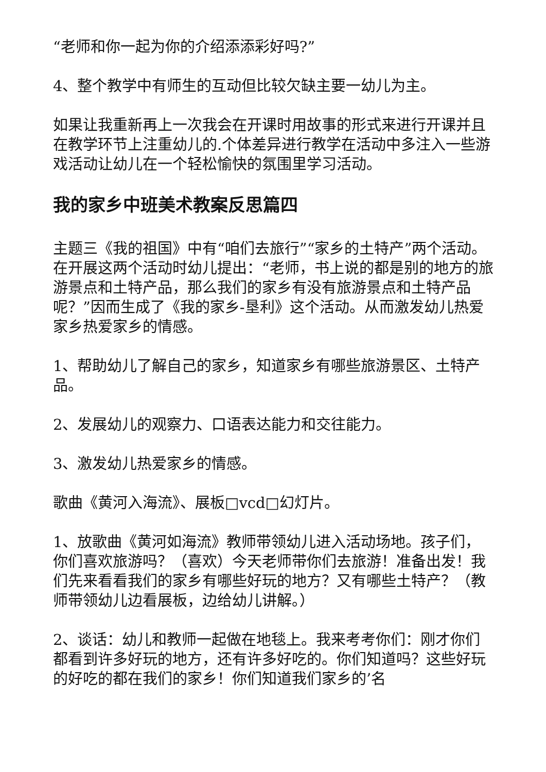“老师和你一起为你的介绍添添彩好吗?”
4、整个教学中有师生的互动但比较欠缺主要一幼儿为主。
如果让我重新再上一次我会在开课时用故事的形式来进行开课并且在教学环节上注重幼儿的.个体差异进行教学在活动中多注入一些游戏活动让幼儿在一个轻松愉快的氛围里学习活动。
我的家乡中班美术教案反思篇四
主题三《我的祖国》中有“咱们去旅行”“家乡的土特产”两个活动。在开展这两个活动时幼儿提出：“老师，书上说的都是别的地方的旅游景点和土特产品，那么我们的家乡有没有旅游景点和土特产品呢？”因而生成了《我的家乡-垦利》这个活动。从而激发幼儿热爱家乡热爱家乡的情感。
1、帮助幼儿了解自己的家乡，知道家乡有哪些旅游景区、土特产品。
2、发展幼儿的观察力、口语表达能力和交往能力。
3、激发幼儿热爱家乡的情感。
歌曲《黄河入海流》、展板□vcd□幻灯片。
1、放歌曲《黄河如海流》教师带领幼儿进入活动场地。孩子们，你们喜欢旅游吗？（喜欢）今天老师带你们去旅游！准备出发！我们先来看看我们的家乡有哪些好玩的地方？又有哪些土特产？（教师带领幼儿边看展板，边给幼儿讲解。）
2、谈话：幼儿和教师一起做在地毯上。我来考考你们：刚才你们都看到许多好玩的地方，还有许多好吃的。你们知道吗？这些好玩的好吃的都在我们的家乡！你们知道我们家乡的’名